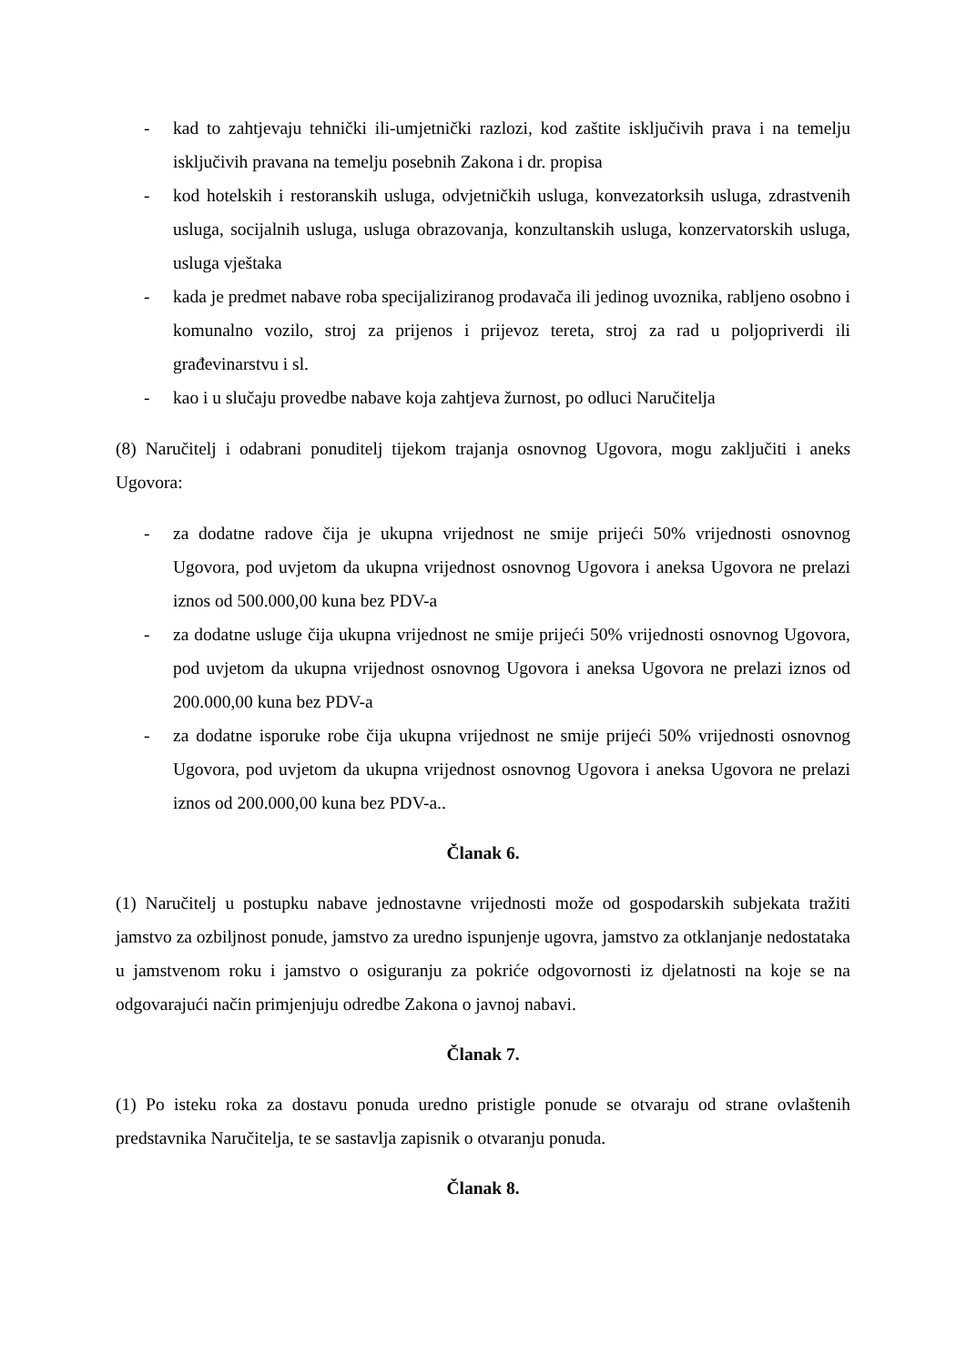- kad to zahtjevaju tehnički ili-umjetnički razlozi, kod zaštite isključivih prava i na temelju isključivih pravana na temelju posebnih Zakona i dr. propisa
- kod hotelskih i restoranskih usluga, odvjetničkih usluga, konvezatorksih usluga, zdrastvenih usluga, socijalnih usluga, usluga obrazovanja, konzultanskih usluga, konzervatorskih usluga, usluga vještaka
- kada je predmet nabave roba specijaliziranog prodavača ili jedinog uvoznika, rabljeno osobno i komunalno vozilo, stroj za prijenos i prijevoz tereta, stroj za rad u poljopriverdi ili građevinarstvu i sl.
- kao i u slučaju provedbe nabave koja zahtjeva žurnost, po odluci Naručitelja
(8) Naručitelj i odabrani ponuditelj tijekom trajanja osnovnog Ugovora, mogu zaključiti i aneks Ugovora:
- za dodatne radove čija je ukupna vrijednost ne smije prijeći 50% vrijednosti osnovnog Ugovora, pod uvjetom da ukupna vrijednost osnovnog Ugovora i aneksa Ugovora ne prelazi iznos od 500.000,00 kuna bez PDV-a
- za dodatne usluge čija ukupna vrijednost ne smije prijeći 50% vrijednosti osnovnog Ugovora, pod uvjetom da ukupna vrijednost osnovnog Ugovora i aneksa Ugovora ne prelazi iznos od 200.000,00 kuna bez PDV-a
- za dodatne isporuke robe čija ukupna vrijednost ne smije prijeći 50% vrijednosti osnovnog Ugovora, pod uvjetom da ukupna vrijednost osnovnog Ugovora i aneksa Ugovora ne prelazi iznos od 200.000,00 kuna bez PDV-a..
Članak 6.
(1) Naručitelj u postupku nabave jednostavne vrijednosti može od gospodarskih subjekata tražiti jamstvo za ozbiljnost ponude, jamstvo za uredno ispunjenje ugovra, jamstvo za otklanjanje nedostataka u jamstvenom roku i jamstvo o osiguranju za pokriće odgovornosti iz djelatnosti na koje se na odgovarajući način primjenjuju odredbe Zakona o javnoj nabavi.
Članak 7.
(1) Po isteku roka za dostavu ponuda uredno pristigle ponude se otvaraju od strane ovlaštenih predstavnika Naručitelja, te se sastavlja zapisnik o otvaranju ponuda.
Članak 8.